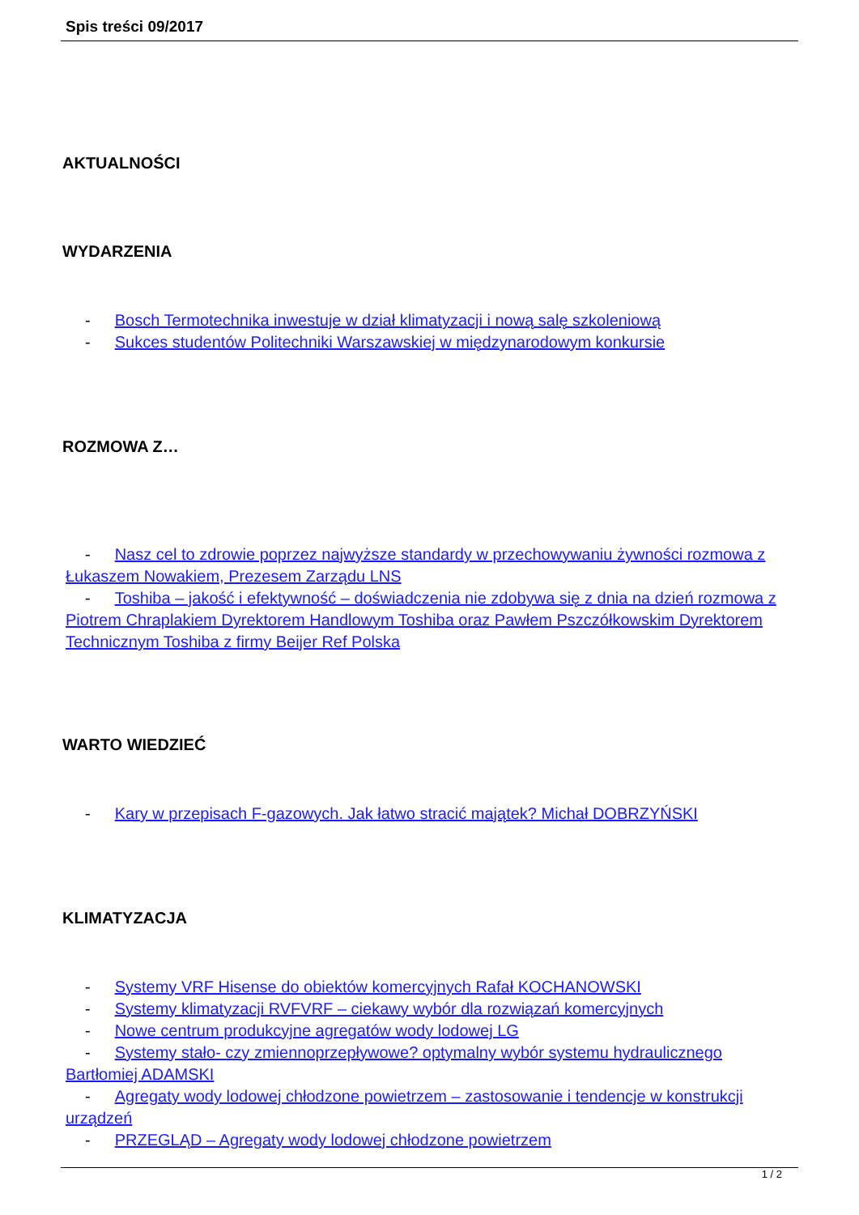Spis treści 09/2017
AKTUALNOŚCI
WYDARZENIA
- Bosch Termotechnika inwestuje w dział klimatyzacji i nową salę szkoleniową
- Sukces studentów Politechniki Warszawskiej w międzynarodowym konkursie
ROZMOWA Z…
- Nasz cel to zdrowie poprzez najwyższe standardy w przechowywaniu żywności rozmowa z Łukaszem Nowakiem, Prezesem Zarządu LNS
- Toshiba – jakość i efektywność – doświadczenia nie zdobywa się z dnia na dzień rozmowa z Piotrem Chraplakiem Dyrektorem Handlowym Toshiba oraz Pawłem Pszczółkowskim Dyrektorem Technicznym Toshiba z firmy Beijer Ref Polska
WARTO WIEDZIEĆ
- Kary w przepisach F-gazowych. Jak łatwo stracić majątek? Michał DOBRZYŃSKI
KLIMATYZACJA
- Systemy VRF Hisense do obiektów komercyjnych Rafał KOCHANOWSKI
- Systemy klimatyzacji RVFVRF – ciekawy wybór dla rozwiązań komercyjnych
- Nowe centrum produkcyjne agregatów wody lodowej LG
- Systemy stało- czy zmiennoprzepływowe? optymalny wybór systemu hydraulicznego Bartłomiej ADAMSKI
- Agregaty wody lodowej chłodzone powietrzem – zastosowanie i tendencje w konstrukcji urządzeń
- PRZEGLĄD – Agregaty wody lodowej chłodzone powietrzem
1 / 2